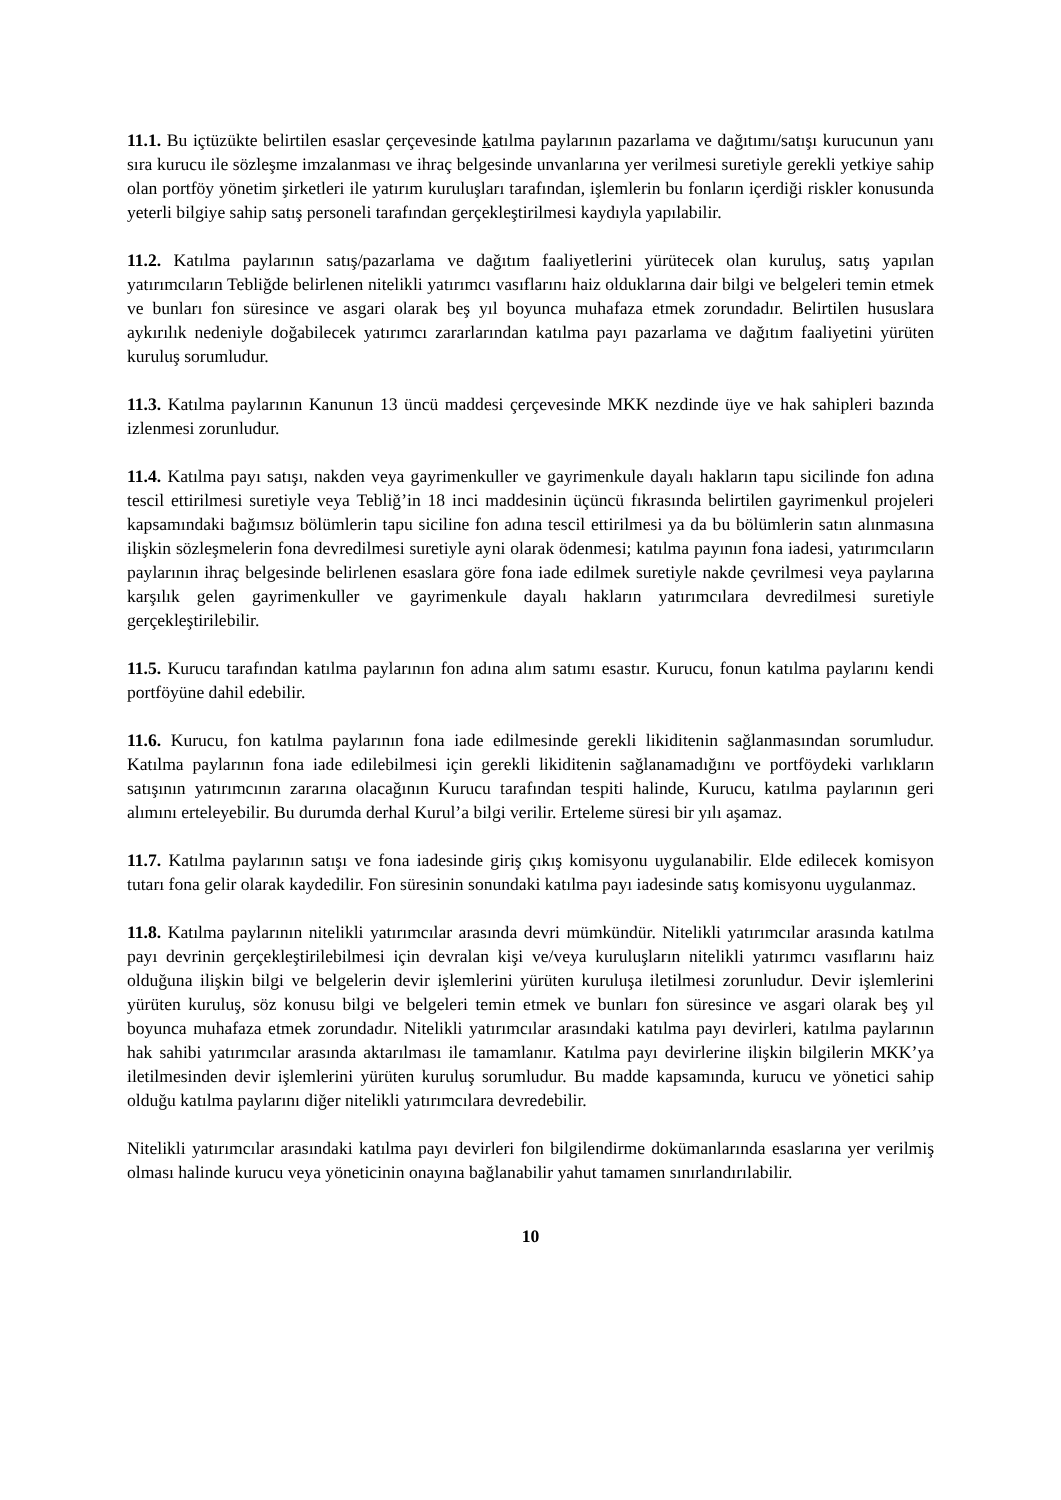11.1. Bu içtüzükte belirtilen esaslar çerçevesinde katılma paylarının pazarlama ve dağıtımı/satışı kurucunun yanı sıra kurucu ile sözleşme imzalanması ve ihraç belgesinde unvanlarına yer verilmesi suretiyle gerekli yetkiye sahip olan portföy yönetim şirketleri ile yatırım kuruluşları tarafından, işlemlerin bu fonların içerdiği riskler konusunda yeterli bilgiye sahip satış personeli tarafından gerçekleştirilmesi kaydıyla yapılabilir.
11.2. Katılma paylarının satış/pazarlama ve dağıtım faaliyetlerini yürütecek olan kuruluş, satış yapılan yatırımcıların Tebliğde belirlenen nitelikli yatırımcı vasıflarını haiz olduklarına dair bilgi ve belgeleri temin etmek ve bunları fon süresince ve asgari olarak beş yıl boyunca muhafaza etmek zorundadır. Belirtilen hususlara aykırılık nedeniyle doğabilecek yatırımcı zararlarından katılma payı pazarlama ve dağıtım faaliyetini yürüten kuruluş sorumludur.
11.3. Katılma paylarının Kanunun 13 üncü maddesi çerçevesinde MKK nezdinde üye ve hak sahipleri bazında izlenmesi zorunludur.
11.4. Katılma payı satışı, nakden veya gayrimenkuller ve gayrimenkule dayalı hakların tapu sicilinde fon adına tescil ettirilmesi suretiyle veya Tebliğ’in 18 inci maddesinin üçüncü fıkrasında belirtilen gayrimenkul projeleri kapsamındaki bağımsız bölümlerin tapu siciline fon adına tescil ettirilmesi ya da bu bölümlerin satın alınmasına ilişkin sözleşmelerin fona devredilmesi suretiyle ayni olarak ödenmesi; katılma payının fona iadesi, yatırımcıların paylarının ihraç belgesinde belirlenen esaslara göre fona iade edilmek suretiyle nakde çevrilmesi veya paylarına karşılık gelen gayrimenkuller ve gayrimenkule dayalı hakların yatırımcılara devredilmesi suretiyle gerçekleştirilebilir.
11.5. Kurucu tarafından katılma paylarının fon adına alım satımı esastır. Kurucu, fonun katılma paylarını kendi portföyüne dahil edebilir.
11.6. Kurucu, fon katılma paylarının fona iade edilmesinde gerekli likiditenin sağlanmasından sorumludur. Katılma paylarının fona iade edilebilmesi için gerekli likiditenin sağlanamadığını ve portföydeki varlıkların satışının yatırımcının zararına olacağının Kurucu tarafından tespiti halinde, Kurucu, katılma paylarının geri alımını erteleyebilir. Bu durumda derhal Kurul’a bilgi verilir. Erteleme süresi bir yılı aşamaz.
11.7. Katılma paylarının satışı ve fona iadesinde giriş çıkış komisyonu uygulanabilir. Elde edilecek komisyon tutarı fona gelir olarak kaydedilir. Fon süresinin sonundaki katılma payı iadesinde satış komisyonu uygulanmaz.
11.8. Katılma paylarının nitelikli yatırımcılar arasında devri mümkündür. Nitelikli yatırımcılar arasında katılma payı devrinin gerçekleştirilebilmesi için devralan kişi ve/veya kuruluşların nitelikli yatırımcı vasıflarını haiz olduğuna ilişkin bilgi ve belgelerin devir işlemlerini yürüten kuruluşa iletilmesi zorunludur. Devir işlemlerini yürüten kuruluş, söz konusu bilgi ve belgeleri temin etmek ve bunları fon süresince ve asgari olarak beş yıl boyunca muhafaza etmek zorundadır. Nitelikli yatırımcılar arasındaki katılma payı devirleri, katılma paylarının hak sahibi yatırımcılar arasında aktarılması ile tamamlanır. Katılma payı devirlerine ilişkin bilgilerin MKK’ya iletilmesinden devir işlemlerini yürüten kuruluş sorumludur. Bu madde kapsamında, kurucu ve yönetici sahip olduğu katılma paylarını diğer nitelikli yatırımcılara devredebilir.
Nitelikli yatırımcılar arasındaki katılma payı devirleri fon bilgilendirme dokümanlarında esaslarına yer verilmiş olması halinde kurucu veya yöneticinin onayına bağlanabilir yahut tamamen sınırlandırılabilir.
10